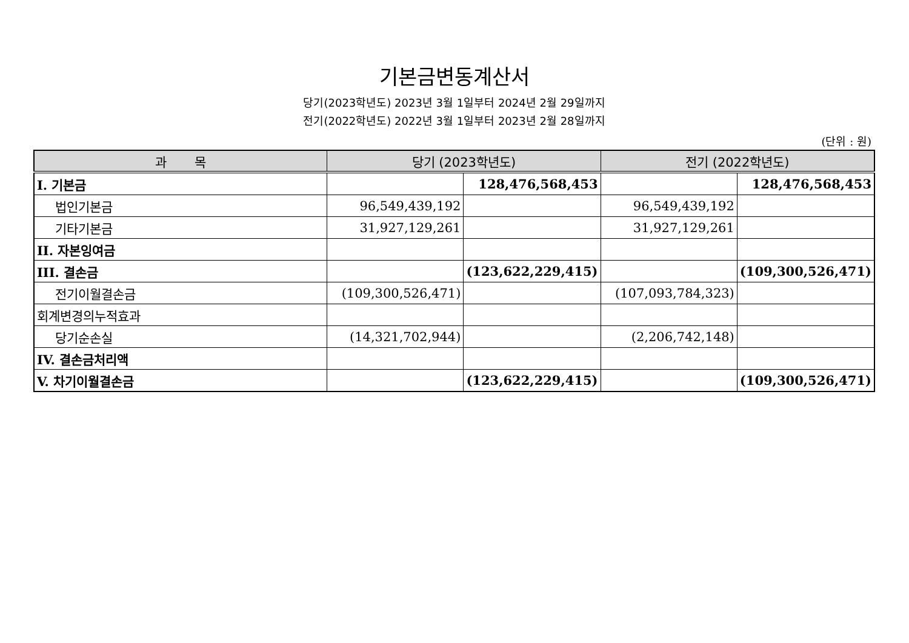기본금변동계산서
당기(2023학년도) 2023년 3월 1일부터 2024년 2월 29일까지
전기(2022학년도) 2022년 3월 1일부터 2023년 2월 28일까지
(단위 : 원)
| 과 목 | 당기 (2023학년도) | | 전기 (2022학년도) | |
| --- | --- | --- | --- | --- |
| I. 기본금 | | 128,476,568,453 | | 128,476,568,453 |
| 법인기본금 | 96,549,439,192 | | 96,549,439,192 | |
| 기타기본금 | 31,927,129,261 | | 31,927,129,261 | |
| II. 자본잉여금 | | | | |
| III. 결손금 | | (123,622,229,415) | | (109,300,526,471) |
| 전기이월결손금 | (109,300,526,471) | | (107,093,784,323) | |
| 회계변경의누적효과 | | | | |
| 당기순손실 | (14,321,702,944) | | (2,206,742,148) | |
| IV. 결손금처리액 | | | | |
| V. 차기이월결손금 | | (123,622,229,415) | | (109,300,526,471) |